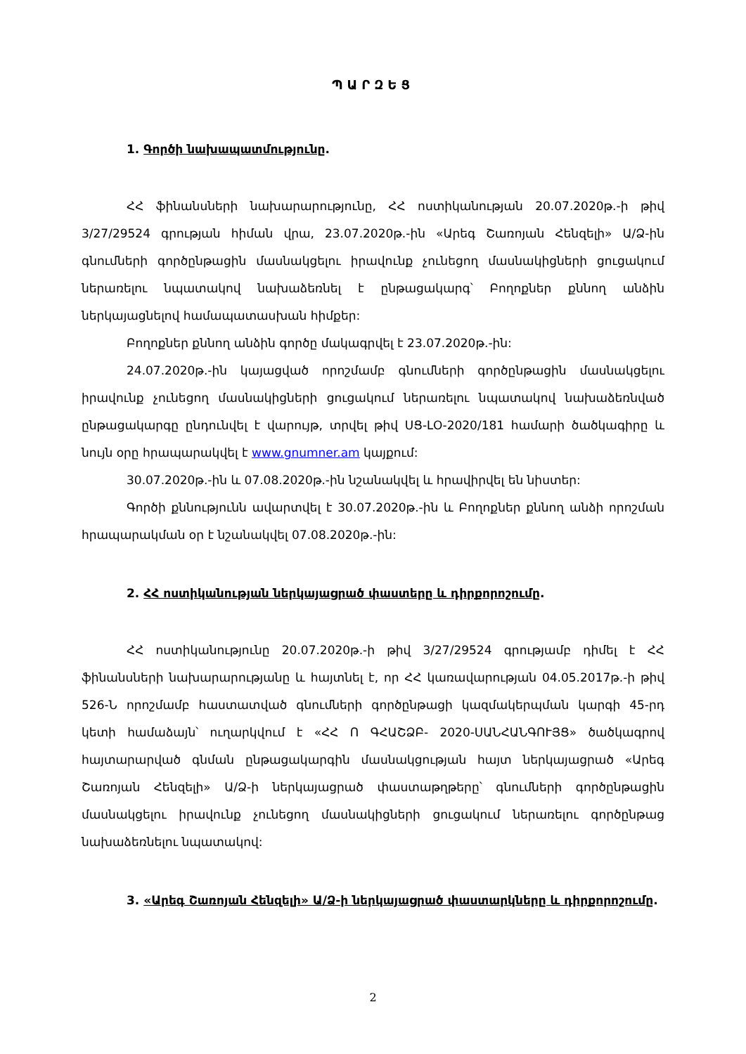ՊԱՐԶԵՑ
1. Գործի նախապատմությունը.
ՀՀ ֆինանսների նախարարությունը, ՀՀ ոստիկանության 20.07.2020թ.-ի թիվ 3/27/29524 գրության հիման վրա, 23.07.2020թ.-ին «Արեգ Շառոյան Հենզելի» Ա/Ձ-ին գնումների գործընթացին մասնակցելու իրավունք չունեցող մասնակիցների ցուցակում ներառելու նպատակով նախաձեռնել է ընթացակարգ՝ Բողոքներ քննող անձին ներկայացնելով համապատասխան հիմքեր:
Բողոքներ քննող անձին գործը մակագրվել է 23.07.2020թ.-ին:
24.07.2020թ.-ին կայացված որոշմամբ գնումների գործընթացին մասնակցելու իրավունք չունեցող մասնակիցների ցուցակում ներառելու նպատակով նախաձեռնված ընթացակարգը ընդունվել է վարույթ, տրվել թիվ ՍՑ-ԼՕ-2020/181 համարի ծածկագիրը և նույն օրը հրապարակվել է www.gnumner.am կայքում:
30.07.2020թ.-ին և 07.08.2020թ.-ին նշանակվել և հրավիրվել են նիստեր:
Գործի քննությունն ավարտվել է 30.07.2020թ.-ին և Բողոքներ քննող անձի որոշման հրապարակման օր է նշանակվել 07.08.2020թ.-ին:
2. ՀՀ ոստիկանության ներկայացրած փաստերը և դիրքորոշումը.
ՀՀ ոստիկանությունը 20.07.2020թ.-ի թիվ 3/27/29524 գրությամբ դիմել է ՀՀ ֆինանսների նախարարությանը և հայտնել է, որ ՀՀ կառավարության 04.05.2017թ.-ի թիվ 526-Ն որոշմամբ հաստատված գնումների գործընթացի կազմակերպման կարգի 45-րդ կետի համաձայն՝ ուղարկվում է «ՀՀ Ո ԳՀԱՇՁԲ- 2020-ՍԱՆՀԱՆԳՈՒՅՑ» ծածկագրով հայտարարված գնման ընթացակարգին մասնակցության հայտ ներկայացրած «Արեգ Շառոյան Հենզելի» Ա/Ձ-ի ներկայացրած փաստաթղթերը՝ գնումների գործընթացին մասնակցելու իրավունք չունեցող մասնակիցների ցուցակում ներառելու գործընթաց նախաձեռնելու նպատակով:
3. «Արեգ Շառոյան Հենզելի» Ա/Ձ-ի ներկայացրած փաստարկները և դիրքորոշումը.
2